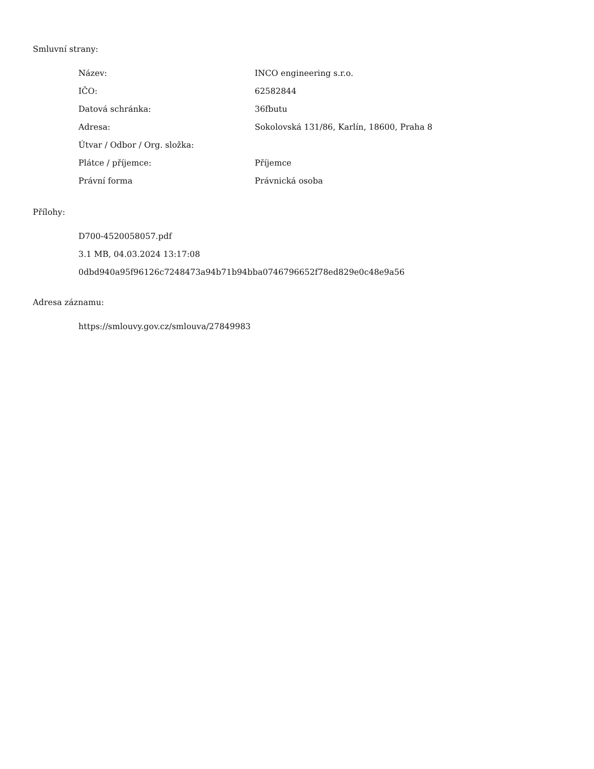Smluvní strany:
| Název: | INCO engineering s.r.o. |
| IČO: | 62582844 |
| Datová schránka: | 36fbutu |
| Adresa: | Sokolovská 131/86, Karlín, 18600, Praha 8 |
| Útvar / Odbor / Org. složka: | |
| Plátce / příjemce: | Příjemce |
| Právní forma | Právnická osoba |
Přílohy:
D700-4520058057.pdf
3.1 MB, 04.03.2024 13:17:08
0dbd940a95f96126c7248473a94b71b94bba0746796652f78ed829e0c48e9a56
Adresa záznamu:
https://smlouvy.gov.cz/smlouva/27849983